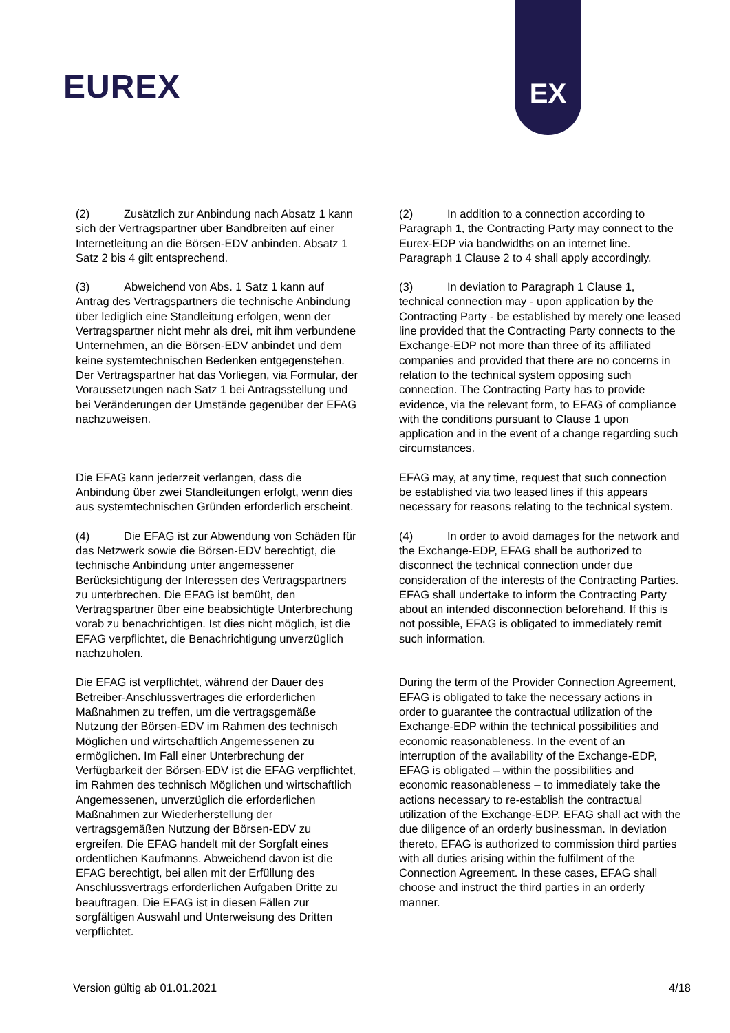EUREX
EX
(2) Zusätzlich zur Anbindung nach Absatz 1 kann sich der Vertragspartner über Bandbreiten auf einer Internetleitung an die Börsen-EDV anbinden. Absatz 1 Satz 2 bis 4 gilt entsprechend.
(2) In addition to a connection according to Paragraph 1, the Contracting Party may connect to the Eurex-EDP via bandwidths on an internet line. Paragraph 1 Clause 2 to 4 shall apply accordingly.
(3) Abweichend von Abs. 1 Satz 1 kann auf Antrag des Vertragspartners die technische Anbindung über lediglich eine Standleitung erfolgen, wenn der Vertragspartner nicht mehr als drei, mit ihm verbundene Unternehmen, an die Börsen-EDV anbindet und dem keine systemtechnischen Bedenken entgegenstehen. Der Vertragspartner hat das Vorliegen, via Formular, der Voraussetzungen nach Satz 1 bei Antragsstellung und bei Veränderungen der Umstände gegenüber der EFAG nachzuweisen.
(3) In deviation to Paragraph 1 Clause 1, technical connection may - upon application by the Contracting Party - be established by merely one leased line provided that the Contracting Party connects to the Exchange-EDP not more than three of its affiliated companies and provided that there are no concerns in relation to the technical system opposing such connection. The Contracting Party has to provide evidence, via the relevant form, to EFAG of compliance with the conditions pursuant to Clause 1 upon application and in the event of a change regarding such circumstances.
Die EFAG kann jederzeit verlangen, dass die Anbindung über zwei Standleitungen erfolgt, wenn dies aus systemtechnischen Gründen erforderlich erscheint.
EFAG may, at any time, request that such connection be established via two leased lines if this appears necessary for reasons relating to the technical system.
(4) Die EFAG ist zur Abwendung von Schäden für das Netzwerk sowie die Börsen-EDV berechtigt, die technische Anbindung unter angemessener Berücksichtigung der Interessen des Vertragspartners zu unterbrechen. Die EFAG ist bemüht, den Vertragspartner über eine beabsichtigte Unterbrechung vorab zu benachrichtigen. Ist dies nicht möglich, ist die EFAG verpflichtet, die Benachrichtigung unverzüglich nachzuholen.
(4) In order to avoid damages for the network and the Exchange-EDP, EFAG shall be authorized to disconnect the technical connection under due consideration of the interests of the Contracting Parties. EFAG shall undertake to inform the Contracting Party about an intended disconnection beforehand. If this is not possible, EFAG is obligated to immediately remit such information.
Die EFAG ist verpflichtet, während der Dauer des Betreiber-Anschlussvertrages die erforderlichen Maßnahmen zu treffen, um die vertragsgemäße Nutzung der Börsen-EDV im Rahmen des technisch Möglichen und wirtschaftlich Angemessenen zu ermöglichen. Im Fall einer Unterbrechung der Verfügbarkeit der Börsen-EDV ist die EFAG verpflichtet, im Rahmen des technisch Möglichen und wirtschaftlich Angemessenen, unverzüglich die erforderlichen Maßnahmen zur Wiederherstellung der vertragsgemäßen Nutzung der Börsen-EDV zu ergreifen. Die EFAG handelt mit der Sorgfalt eines ordentlichen Kaufmanns. Abweichend davon ist die EFAG berechtigt, bei allen mit der Erfüllung des Anschlussvertrags erforderlichen Aufgaben Dritte zu beauftragen. Die EFAG ist in diesen Fällen zur sorgfältigen Auswahl und Unterweisung des Dritten verpflichtet.
During the term of the Provider Connection Agreement, EFAG is obligated to take the necessary actions in order to guarantee the contractual utilization of the Exchange-EDP within the technical possibilities and economic reasonableness. In the event of an interruption of the availability of the Exchange-EDP, EFAG is obligated – within the possibilities and economic reasonableness – to immediately take the actions necessary to re-establish the contractual utilization of the Exchange-EDP. EFAG shall act with the due diligence of an orderly businessman. In deviation thereto, EFAG is authorized to commission third parties with all duties arising within the fulfilment of the Connection Agreement. In these cases, EFAG shall choose and instruct the third parties in an orderly manner.
Version gültig ab 01.01.2021 4/18